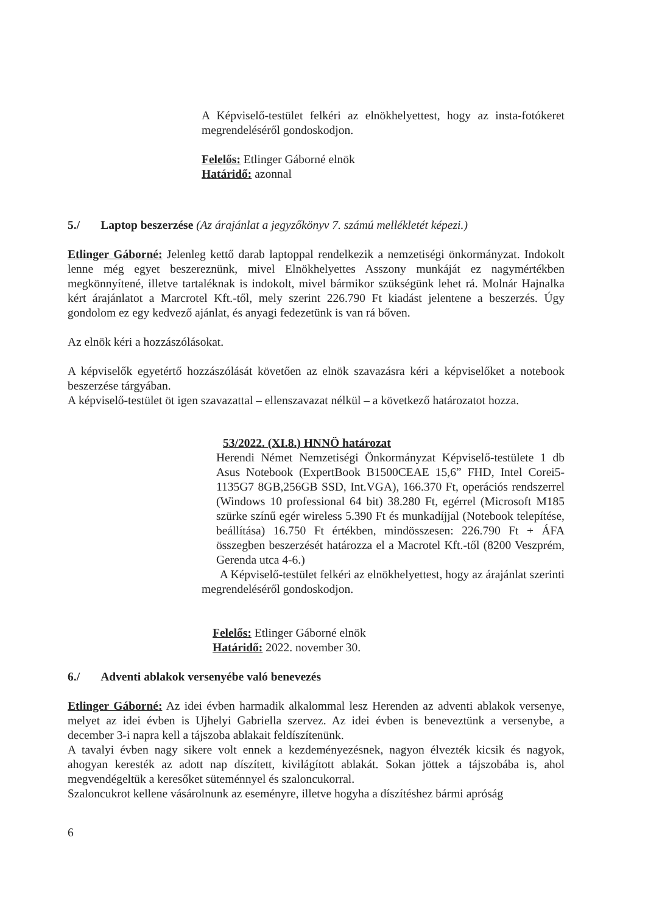A Képviselő-testület felkéri az elnökhelyettest, hogy az insta-fotókeret megrendeléséről gondoskodjon.
Felelős: Etlinger Gáborné elnök
Határidő: azonnal
5./ Laptop beszerzése (Az árajánlat a jegyzőkönyv 7. számú mellékletét képezi.)
Etlinger Gáborné: Jelenleg kettő darab laptoppal rendelkezik a nemzetiségi önkormányzat. Indokolt lenne még egyet beszereznünk, mivel Elnökhelyettes Asszony munkáját ez nagymértékben megkönnyítené, illetve tartaléknak is indokolt, mivel bármikor szükségünk lehet rá. Molnár Hajnalka kért árajánlatot a Marcrotel Kft.-től, mely szerint 226.790 Ft kiadást jelentene a beszerzés. Úgy gondolom ez egy kedvező ajánlat, és anyagi fedezetünk is van rá bőven.
Az elnök kéri a hozzászólásokat.
A képviselők egyetértő hozzászólását követően az elnök szavazásra kéri a képviselőket a notebook beszerzése tárgyában.
A képviselő-testület öt igen szavazattal – ellenszavazat nélkül – a következő határozatot hozza.
53/2022. (XI.8.) HNNÖ határozat
Herendi Német Nemzetiségi Önkormányzat Képviselő-testülete 1 db Asus Notebook (ExpertBook B1500CEAE 15,6” FHD, Intel Corei5-1135G7 8GB,256GB SSD, Int.VGA), 166.370 Ft, operációs rendszerrel (Windows 10 professional 64 bit) 38.280 Ft, egérrel (Microsoft M185 szürke színű egér wireless 5.390 Ft és munkadíjjal (Notebook telepítése, beállítása) 16.750 Ft értékben, mindösszesen: 226.790 Ft + ÁFA összegben beszerzését határozza el a Macrotel Kft.-től (8200 Veszprém, Gerenda utca 4-6.)
A Képviselő-testület felkéri az elnökhelyettest, hogy az árajánlat szerinti megrendeléséről gondoskodjon.
Felelős: Etlinger Gáborné elnök
Határidő: 2022. november 30.
6./ Adventi ablakok versenyébe való benevezés
Etlinger Gáborné: Az idei évben harmadik alkalommal lesz Herenden az adventi ablakok versenye, melyet az idei évben is Ujhelyi Gabriella szervez. Az idei évben is beneveztünk a versenybe, a december 3-i napra kell a tájszoba ablakait feldíszítenünk.
A tavalyi évben nagy sikere volt ennek a kezdeményezésnek, nagyon élvezték kicsik és nagyok, ahogyan keresték az adott nap díszített, kivilágított ablakát. Sokan jöttek a tájszobába is, ahol megvendégeltük a keresőket süteménnyel és szaloncukorral.
Szaloncukrot kellene vásárolnunk az eseményre, illetve hogyha a díszítéshez bármi apróság
6